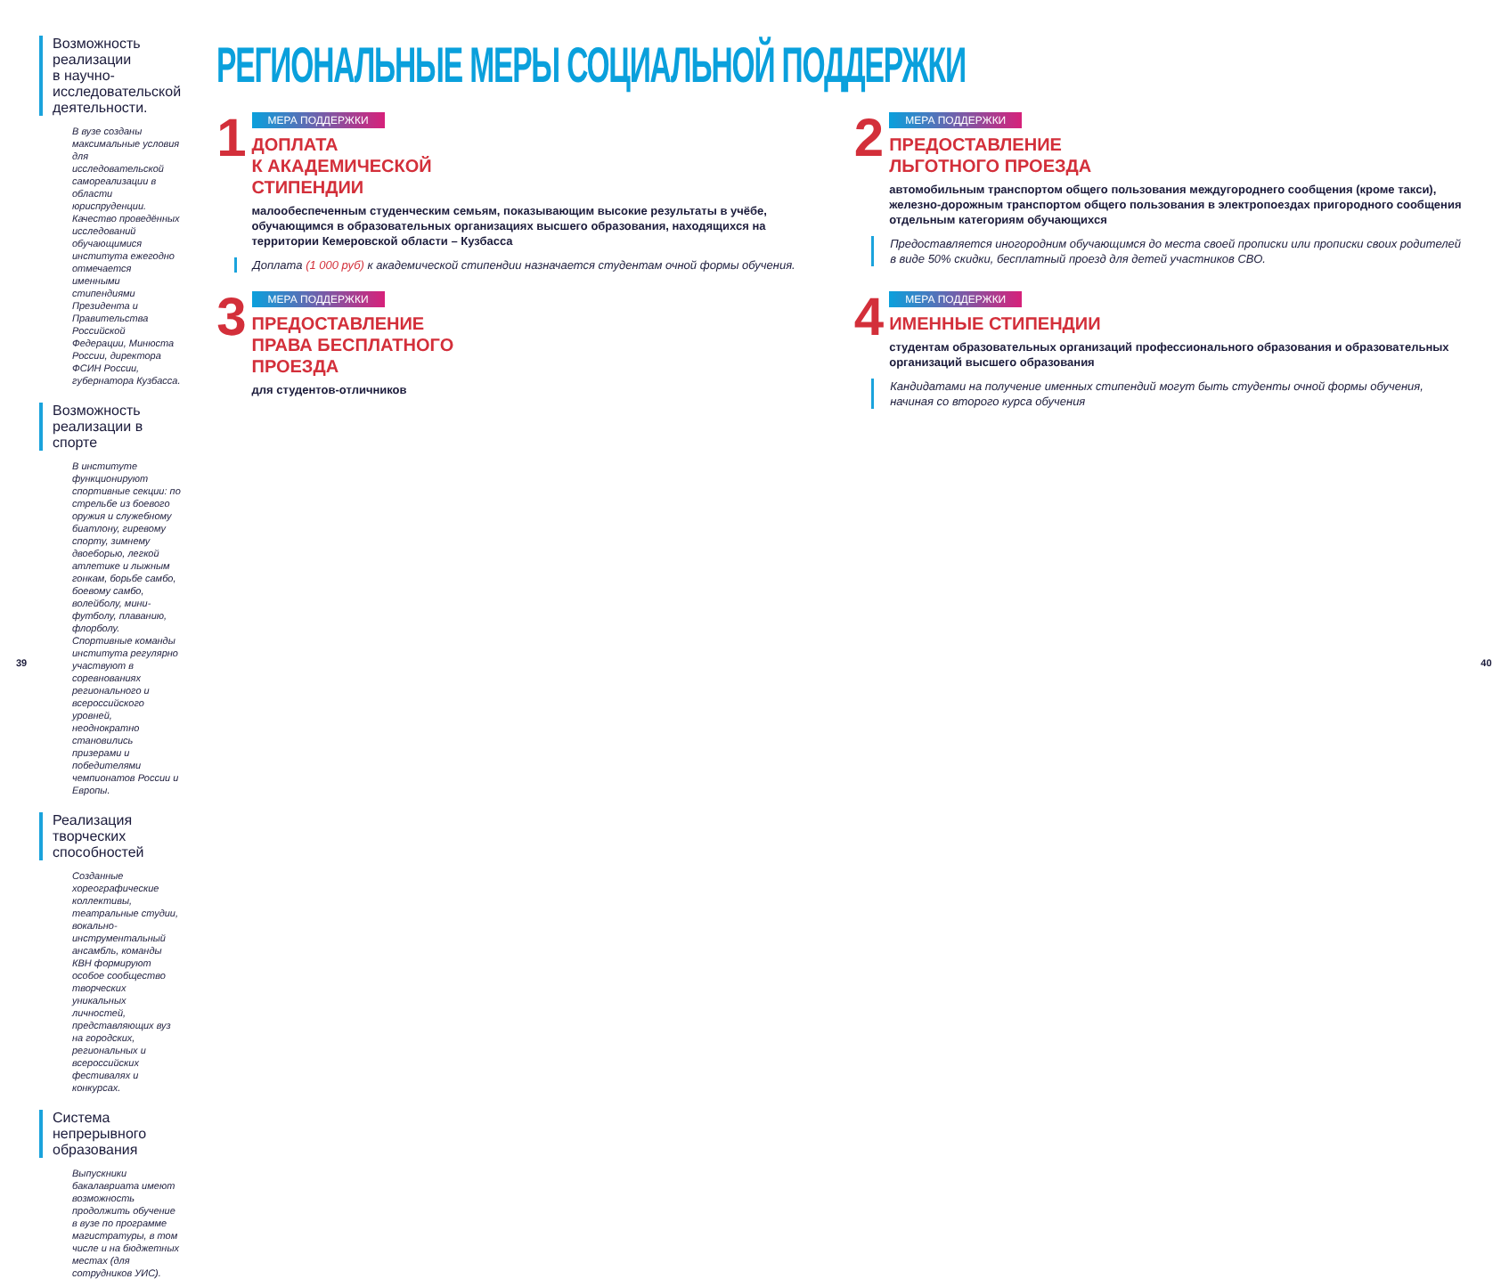Возможность реализации
в научно-исследовательской
деятельности.
В вузе созданы максимальные условия для исследовательской самореализации в области юриспруденции. Качество проведённых исследований обучающимися института ежегодно отмечается именными стипендиями Президента и Правительства Российской Федерации, Минюста России, директора ФСИН России, губернатора Кузбасса.
Возможность реализации в спорте
В институте функционируют спортивные секции: по стрельбе из боевого оружия и служебному биатлону, гиревому спорту, зимнему двоеборью, легкой атлетике и лыжным гонкам, борьбе самбо, боевому самбо, волейболу, мини-футболу, плаванию, флорболу. Спортивные команды института регулярно участвуют в соревнованиях регионального и всероссийского уровней, неоднократно становились призерами и победителями чемпионатов России и Европы.
Реализация творческих способностей
Созданные хореографические коллективы, театральные студии, вокально-инструментальный ансамбль, команды КВН формируют особое сообщество творческих уникальных личностей, представляющих вуз на городских, региональных и всероссийских фестивалях и конкурсах.
Система непрерывного образования
Выпускники бакалавриата имеют возможность продолжить обучение в вузе по программе магистратуры, в том числе и на бюджетных местах (для сотрудников УИС).
39
РЕГИОНАЛЬНЫЕ МЕРЫ СОЦИАЛЬНОЙ ПОДДЕРЖКИ
1
МЕРА ПОДДЕРЖКИ
ДОПЛАТА
К АКАДЕМИЧЕСКОЙ
СТИПЕНДИИ
малообеспеченным студенческим семьям, показывающим высокие результаты в учёбе, обучающимся в образовательных организациях высшего образования, находящихся на территории Кемеровской области – Кузбасса
Доплата (1 000 руб) к академической стипендии назначается студентам очной формы обучения.
2
МЕРА ПОДДЕРЖКИ
ПРЕДОСТАВЛЕНИЕ
ЛЬГОТНОГО ПРОЕЗДА
автомобильным транспортом общего пользования междугороднего сообщения (кроме такси), железно-дорожным транспортом общего пользования в электропоездах пригородного сообщения отдельным категориям обучающихся
Предоставляется иногородним обучающимся до места своей прописки или прописки своих родителей в виде 50% скидки, бесплатный проезд для детей участников СВО.
3
МЕРА ПОДДЕРЖКИ
ПРЕДОСТАВЛЕНИЕ
ПРАВА БЕСПЛАТНОГО
ПРОЕЗДА
для студентов-отличников
4
МЕРА ПОДДЕРЖКИ
ИМЕННЫЕ СТИПЕНДИИ
студентам образовательных организаций профессионального образования и образовательных организаций высшего образования
Кандидатами на получение именных стипендий могут быть студенты очной формы обучения, начиная со второго курса обучения
40